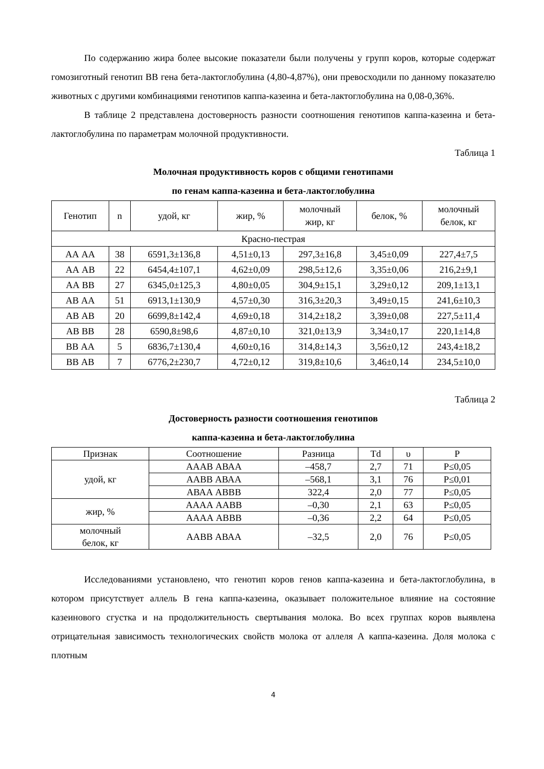По содержанию жира более высокие показатели были получены у групп коров, которые содержат гомозиготный генотип ВВ гена бета-лактоглобулина (4,80-4,87%), они превосходили по данному показателю животных с другими комбинациями генотипов каппа-казеина и бета-лактоглобулина на 0,08-0,36%.
В таблице 2 представлена достоверность разности соотношения генотипов каппа-казеина и бета-лактоглобулина по параметрам молочной продуктивности.
Таблица 1
Молочная продуктивность коров с общими генотипами
по генам каппа-казеина и бета-лактоглобулина
| Генотип | n | удой, кг | жир, % | молочный жир, кг | белок, % | молочный белок, кг |
| --- | --- | --- | --- | --- | --- | --- |
| Красно-пестрая | | | | | | |
| АА АА | 38 | 6591,3±136,8 | 4,51±0,13 | 297,3±16,8 | 3,45±0,09 | 227,4±7,5 |
| АА АВ | 22 | 6454,4±107,1 | 4,62±0,09 | 298,5±12,6 | 3,35±0,06 | 216,2±9,1 |
| АА ВВ | 27 | 6345,0±125,3 | 4,80±0,05 | 304,9±15,1 | 3,29±0,12 | 209,1±13,1 |
| АВ АА | 51 | 6913,1±130,9 | 4,57±0,30 | 316,3±20,3 | 3,49±0,15 | 241,6±10,3 |
| АВ АВ | 20 | 6699,8±142,4 | 4,69±0,18 | 314,2±18,2 | 3,39±0,08 | 227,5±11,4 |
| АВ ВВ | 28 | 6590,8±98,6 | 4,87±0,10 | 321,0±13,9 | 3,34±0,17 | 220,1±14,8 |
| ВВ АА | 5 | 6836,7±130,4 | 4,60±0,16 | 314,8±14,3 | 3,56±0,12 | 243,4±18,2 |
| ВВ АВ | 7 | 6776,2±230,7 | 4,72±0,12 | 319,8±10,6 | 3,46±0,14 | 234,5±10,0 |
Таблица 2
Достоверность разности соотношения генотипов
каппа-казеина и бета-лактоглобулина
| Признак | Соотношение | Разница | Td | υ | P |
| --- | --- | --- | --- | --- | --- |
| удой, кг | АААВ АВАА | –458,7 | 2,7 | 71 | Р≤0,05 |
| | ААВВ АВАА | –568,1 | 3,1 | 76 | Р≤0,01 |
| | АВАА АВВВ | 322,4 | 2,0 | 77 | Р≤0,05 |
| жир, % | АААА ААВВ | –0,30 | 2,1 | 63 | Р≤0,05 |
| | АААА АВВВ | –0,36 | 2,2 | 64 | Р≤0,05 |
| молочный белок, кг | ААВВ АВАА | –32,5 | 2,0 | 76 | Р≤0,05 |
Исследованиями установлено, что генотип коров генов каппа-казеина и бета-лактоглобулина, в котором присутствует аллель В гена каппа-казеина, оказывает положительное влияние на состояние казеинового сгустка и на продолжительность свертывания молока. Во всех группах коров выявлена отрицательная зависимость технологических свойств молока от аллеля А каппа-казеина. Доля молока с плотным
4